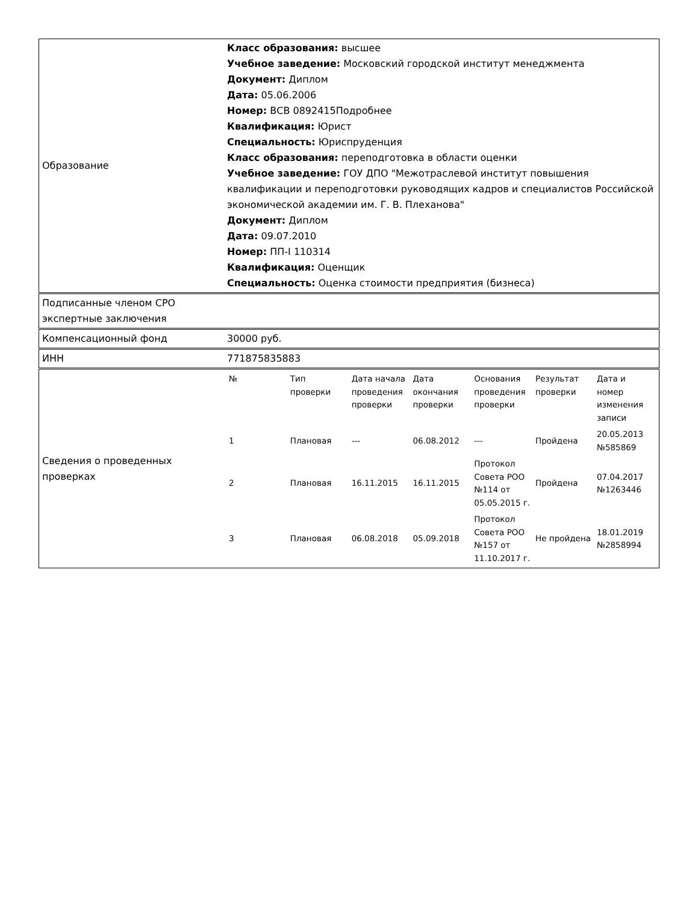| Образование | Класс образования: высшее Учебное заведение: Московский городской институт менеджмента Документ: Диплом Дата: 05.06.2006 Номер: ВСВ 0892415Подробнее Квалификация: Юрист Специальность: Юриспруденция Класс образования: переподготовка в области оценки Учебное заведение: ГОУ ДПО "Межотраслевой институт повышения квалификации и переподготовки руководящих кадров и специалистов Российской экономической академии им. Г. В. Плеханова" Документ: Диплом Дата: 09.07.2010 Номер: ПП-I 110314 Квалификация: Оценщик Специальность: Оценка стоимости предприятия (бизнеса) |
| Подписанные членом СРО экспертные заключения | |
| Компенсационный фонд | 30000 руб. |
| ИНН | 771875835883 |
| Сведения о проведенных проверках | / № / Тип проверки / Дата начала проведения проверки / Дата окончания проверки / Основания проведения проверки / Результат проверки / Дата и номер изменения записи / / --- / --- / --- / --- / --- / --- / --- / / 1 / Плановая / --- / 06.08.2012 / --- / Пройдена / 20.05.2013 №585869 / / 2 / Плановая / 16.11.2015 / 16.11.2015 / Протокол Совета РОО №114 от 05.05.2015 г. / Пройдена / 07.04.2017 №1263446 / / 3 / Плановая / 06.08.2018 / 05.09.2018 / Протокол Совета РОО №157 от 11.10.2017 г. / Не пройдена / 18.01.2019 №2858994 / |